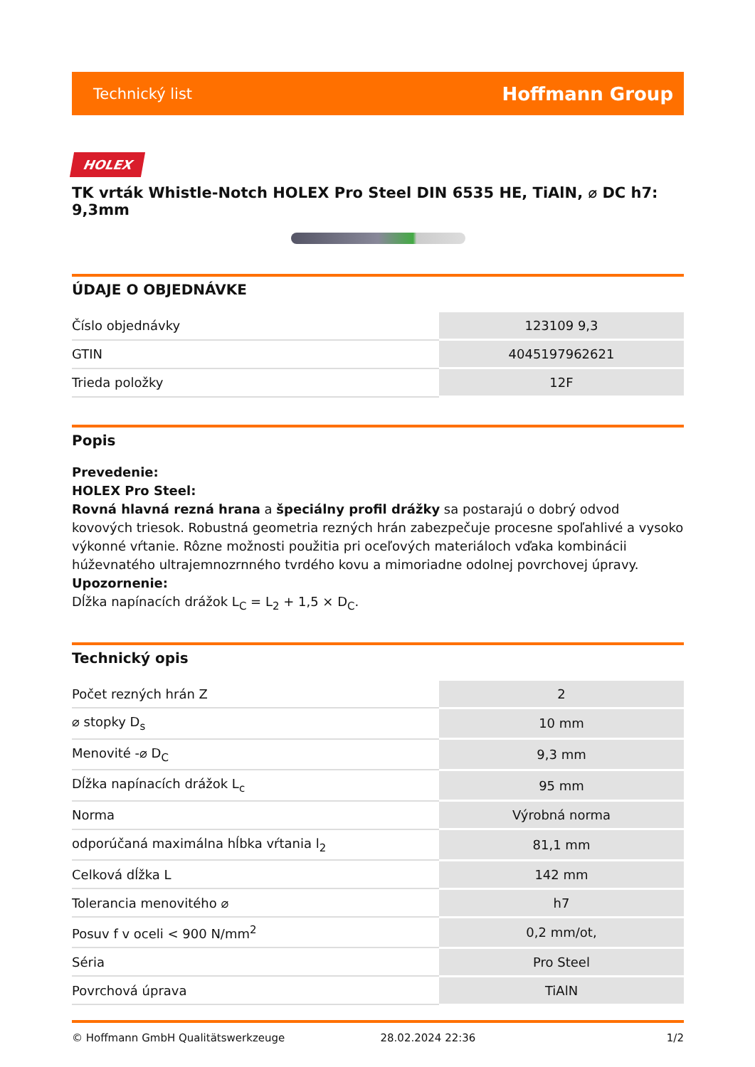Technický list Hoffmann Group
HOLEX
TK vrták Whistle-Notch HOLEX Pro Steel DIN 6535 HE, TiAlN, ⌀ DC h7: 9,3mm
ÚDAJE O OBJEDNÁVKE
| Číslo objednávky | 123109 9,3 |
| GTIN | 4045197962621 |
| Trieda položky | 12F |
Popis
Prevedenie:
HOLEX Pro Steel:
Rovná hlavná rezná hrana a špeciálny profil drážky sa postarajú o dobrý odvod kovových triesok. Robustná geometria rezných hrán zabezpečuje procesne spoľahlivé a vysoko výkonné vŕtanie. Rôzne možnosti použitia pri oceľových materiáloch vďaka kombinácii húževnatého ultrajemnozrnného tvrdého kovu a mimoriadne odolnej povrchovej úpravy.
Upozornenie:
Dĺžka napínacích drážok L<sub>C</sub> = L<sub>2</sub> + 1,5 × D<sub>C</sub>.
Technický opis
| Počet rezných hrán Z | 2 |
| ⌀ stopky D<sub>s</sub> | 10 mm |
| Menovité -⌀ D<sub>C</sub> | 9,3 mm |
| Dĺžka napínacích drážok L<sub>c</sub> | 95 mm |
| Norma | Výrobná norma |
| odporúčaná maximálna hĺbka vŕtania l<sub>2</sub> | 81,1 mm |
| Celková dĺžka L | 142 mm |
| Tolerancia menovitého ⌀ | h7 |
| Posuv f v oceli < 900 N/mm<sup>2</sup> | 0,2 mm/ot, |
| Séria | Pro Steel |
| Povrchová úprava | TiAlN |
© Hoffmann GmbH Qualitätswerkzeuge 28.02.2024 22:36 1/2